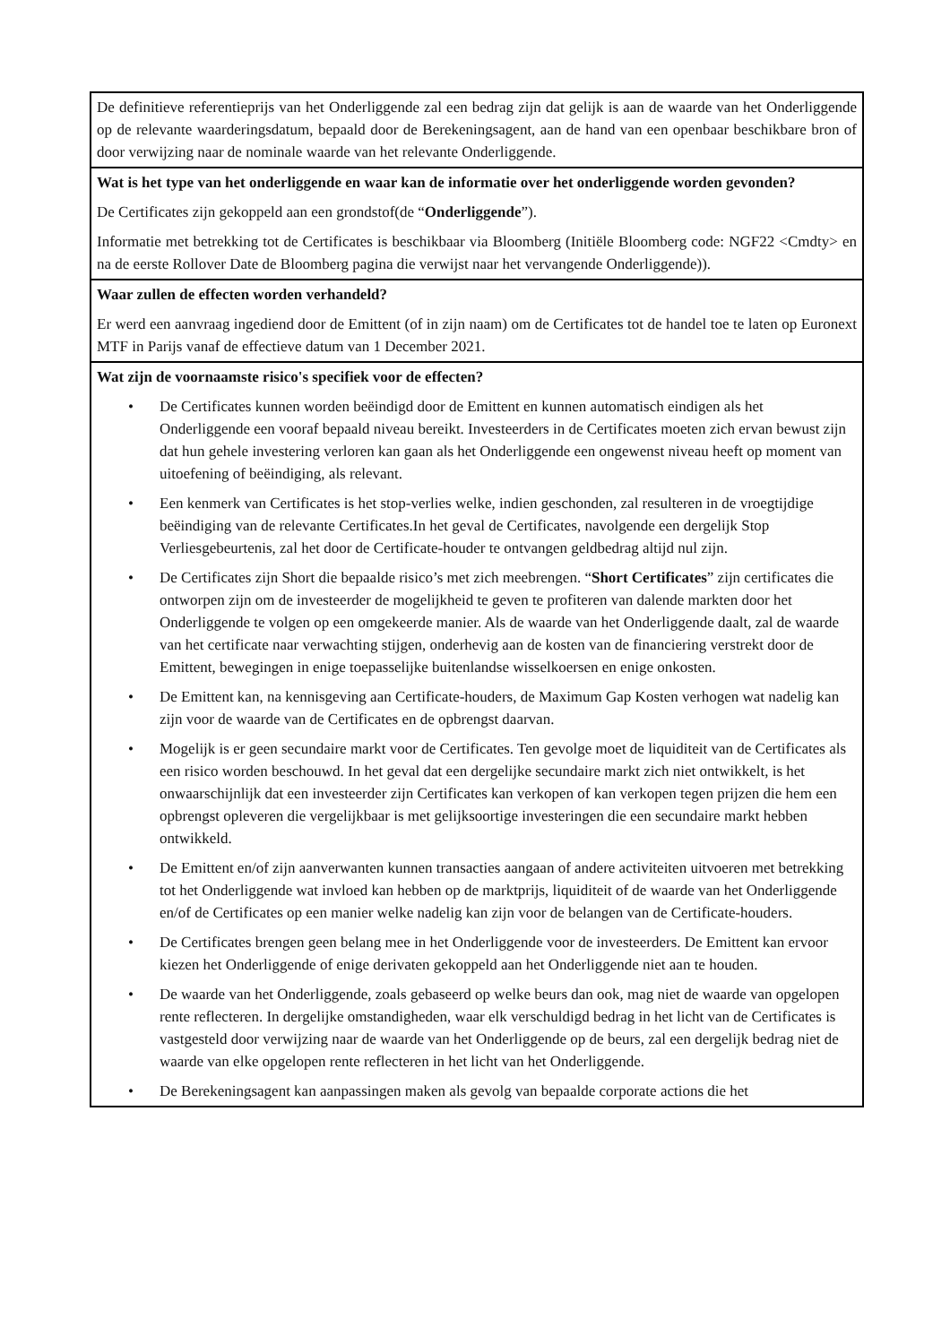| De definitieve referentieprijs van het Onderliggende zal een bedrag zijn dat gelijk is aan de waarde van het Onderliggende op de relevante waarderingsdatum, bepaald door de Berekeningsagent, aan de hand van een openbaar beschikbare bron of door verwijzing naar de nominale waarde van het relevante Onderliggende. |
| Wat is het type van het onderliggende en waar kan de informatie over het onderliggende worden gevonden? De Certificates zijn gekoppeld aan een grondstof(de “ Onderliggende ”). Informatie met betrekking tot de Certificates is beschikbaar via Bloomberg (Initiële Bloomberg code: NGF22 <Cmdty> en na de eerste Rollover Date de Bloomberg pagina die verwijst naar het vervangende Onderliggende)). |
| Waar zullen de effecten worden verhandeld? Er werd een aanvraag ingediend door de Emittent (of in zijn naam) om de Certificates tot de handel toe te laten op Euronext MTF in Parijs vanaf de effectieve datum van 1 December 2021. |
| Wat zijn de voornaamste risico's specifiek voor de effecten? • De Certificates kunnen worden beëindigd door de Emittent en kunnen automatisch eindigen als het Onderliggende een vooraf bepaald niveau bereikt. Investeerders in de Certificates moeten zich ervan bewust zijn dat hun gehele investering verloren kan gaan als het Onderliggende een ongewenst niveau heeft op moment van uitoefening of beëindiging, als relevant. • Een kenmerk van Certificates is het stop-verlies welke, indien geschonden, zal resulteren in de vroegtijdige beëindiging van de relevante Certificates.In het geval de Certificates, navolgende een dergelijk Stop Verliesgebeurtenis, zal het door de Certificate-houder te ontvangen geldbedrag altijd nul zijn. • De Certificates zijn Short die bepaalde risico’s met zich meebrengen. “ Short Certificates ” zijn certificates die ontworpen zijn om de investeerder de mogelijkheid te geven te profiteren van dalende markten door het Onderliggende te volgen op een omgekeerde manier. Als de waarde van het Onderliggende daalt, zal de waarde van het certificate naar verwachting stijgen, onderhevig aan de kosten van de financiering verstrekt door de Emittent, bewegingen in enige toepasselijke buitenlandse wisselkoersen en enige onkosten. • De Emittent kan, na kennisgeving aan Certificate-houders, de Maximum Gap Kosten verhogen wat nadelig kan zijn voor de waarde van de Certificates en de opbrengst daarvan. • Mogelijk is er geen secundaire markt voor de Certificates. Ten gevolge moet de liquiditeit van de Certificates als een risico worden beschouwd. In het geval dat een dergelijke secundaire markt zich niet ontwikkelt, is het onwaarschijnlijk dat een investeerder zijn Certificates kan verkopen of kan verkopen tegen prijzen die hem een opbrengst opleveren die vergelijkbaar is met gelijksoortige investeringen die een secundaire markt hebben ontwikkeld. • De Emittent en/of zijn aanverwanten kunnen transacties aangaan of andere activiteiten uitvoeren met betrekking tot het Onderliggende wat invloed kan hebben op de marktprijs, liquiditeit of de waarde van het Onderliggende en/of de Certificates op een manier welke nadelig kan zijn voor de belangen van de Certificate-houders. • De Certificates brengen geen belang mee in het Onderliggende voor de investeerders. De Emittent kan ervoor kiezen het Onderliggende of enige derivaten gekoppeld aan het Onderliggende niet aan te houden. • De waarde van het Onderliggende, zoals gebaseerd op welke beurs dan ook, mag niet de waarde van opgelopen rente reflecteren. In dergelijke omstandigheden, waar elk verschuldigd bedrag in het licht van de Certificates is vastgesteld door verwijzing naar de waarde van het Onderliggende op de beurs, zal een dergelijk bedrag niet de waarde van elke opgelopen rente reflecteren in het licht van het Onderliggende. • De Berekeningsagent kan aanpassingen maken als gevolg van bepaalde corporate actions die het |